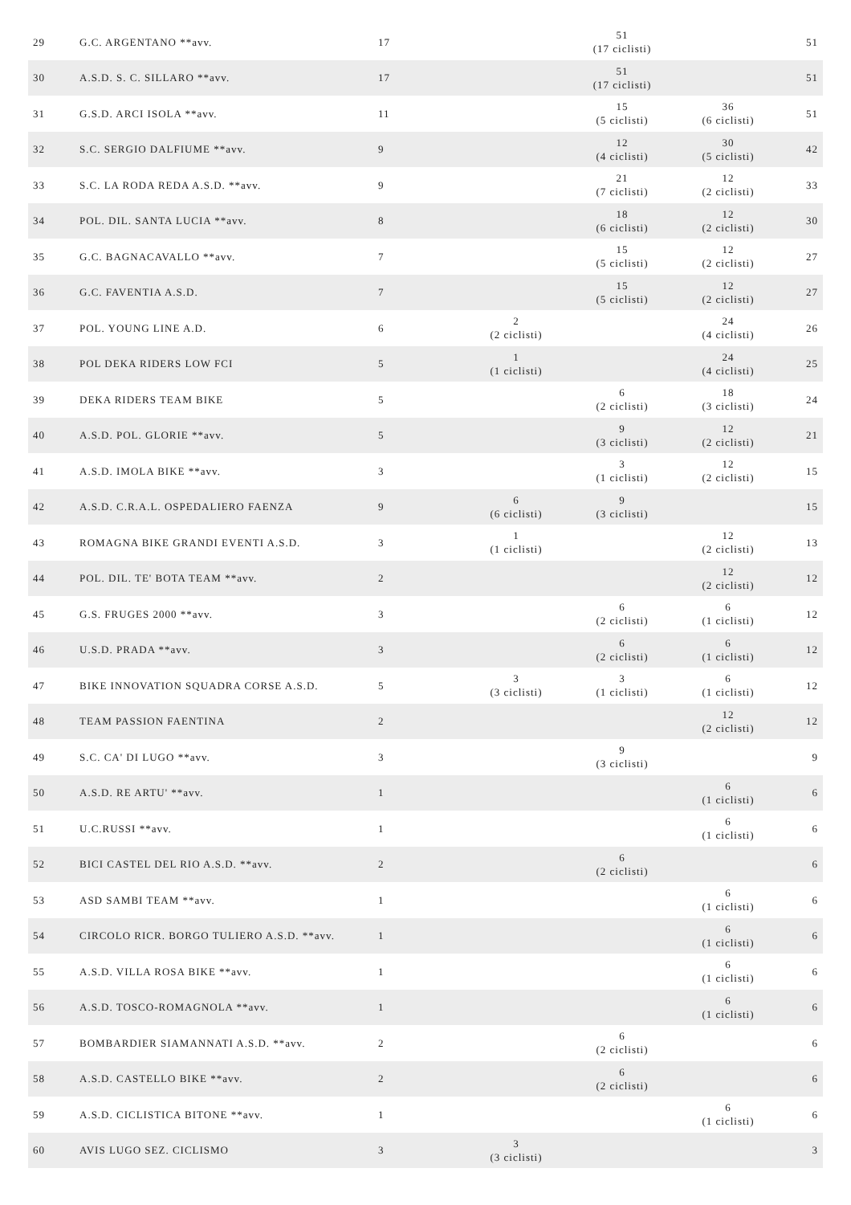| 29 | G.C. ARGENTANO **avv. | 17 | | 51 (17 ciclisti) | | 51 |
| 30 | A.S.D. S. C. SILLARO **avv. | 17 | | 51 (17 ciclisti) | | 51 |
| 31 | G.S.D. ARCI ISOLA **avv. | 11 | | 15 (5 ciclisti) | 36 (6 ciclisti) | 51 |
| 32 | S.C. SERGIO DALFIUME **avv. | 9 | | 12 (4 ciclisti) | 30 (5 ciclisti) | 42 |
| 33 | S.C. LA RODA REDA A.S.D. **avv. | 9 | | 21 (7 ciclisti) | 12 (2 ciclisti) | 33 |
| 34 | POL. DIL. SANTA LUCIA **avv. | 8 | | 18 (6 ciclisti) | 12 (2 ciclisti) | 30 |
| 35 | G.C. BAGNACAVALLO **avv. | 7 | | 15 (5 ciclisti) | 12 (2 ciclisti) | 27 |
| 36 | G.C. FAVENTIA A.S.D. | 7 | | 15 (5 ciclisti) | 12 (2 ciclisti) | 27 |
| 37 | POL. YOUNG LINE A.D. | 6 | 2 (2 ciclisti) | | 24 (4 ciclisti) | 26 |
| 38 | POL DEKA RIDERS LOW FCI | 5 | 1 (1 ciclisti) | | 24 (4 ciclisti) | 25 |
| 39 | DEKA RIDERS TEAM BIKE | 5 | | 6 (2 ciclisti) | 18 (3 ciclisti) | 24 |
| 40 | A.S.D. POL. GLORIE **avv. | 5 | | 9 (3 ciclisti) | 12 (2 ciclisti) | 21 |
| 41 | A.S.D. IMOLA BIKE **avv. | 3 | | 3 (1 ciclisti) | 12 (2 ciclisti) | 15 |
| 42 | A.S.D. C.R.A.L. OSPEDALIERO FAENZA | 9 | 6 (6 ciclisti) | 9 (3 ciclisti) | | 15 |
| 43 | ROMAGNA BIKE GRANDI EVENTI A.S.D. | 3 | 1 (1 ciclisti) | | 12 (2 ciclisti) | 13 |
| 44 | POL. DIL. TE' BOTA TEAM **avv. | 2 | | | 12 (2 ciclisti) | 12 |
| 45 | G.S. FRUGES 2000 **avv. | 3 | | 6 (2 ciclisti) | 6 (1 ciclisti) | 12 |
| 46 | U.S.D. PRADA **avv. | 3 | | 6 (2 ciclisti) | 6 (1 ciclisti) | 12 |
| 47 | BIKE INNOVATION SQUADRA CORSE A.S.D. | 5 | 3 (3 ciclisti) | 3 (1 ciclisti) | 6 (1 ciclisti) | 12 |
| 48 | TEAM PASSION FAENTINA | 2 | | | 12 (2 ciclisti) | 12 |
| 49 | S.C. CA' DI LUGO **avv. | 3 | | 9 (3 ciclisti) | | 9 |
| 50 | A.S.D. RE ARTU' **avv. | 1 | | | 6 (1 ciclisti) | 6 |
| 51 | U.C.RUSSI **avv. | 1 | | | 6 (1 ciclisti) | 6 |
| 52 | BICI CASTEL DEL RIO A.S.D. **avv. | 2 | | 6 (2 ciclisti) | | 6 |
| 53 | ASD SAMBI TEAM **avv. | 1 | | | 6 (1 ciclisti) | 6 |
| 54 | CIRCOLO RICR. BORGO TULIERO A.S.D. **avv. | 1 | | | 6 (1 ciclisti) | 6 |
| 55 | A.S.D. VILLA ROSA BIKE **avv. | 1 | | | 6 (1 ciclisti) | 6 |
| 56 | A.S.D. TOSCO-ROMAGNOLA **avv. | 1 | | | 6 (1 ciclisti) | 6 |
| 57 | BOMBARDIER SIAMANNATI A.S.D. **avv. | 2 | | 6 (2 ciclisti) | | 6 |
| 58 | A.S.D. CASTELLO BIKE **avv. | 2 | | 6 (2 ciclisti) | | 6 |
| 59 | A.S.D. CICLISTICA BITONE **avv. | 1 | | | 6 (1 ciclisti) | 6 |
| 60 | AVIS LUGO SEZ. CICLISMO | 3 | 3 (3 ciclisti) | | | 3 |